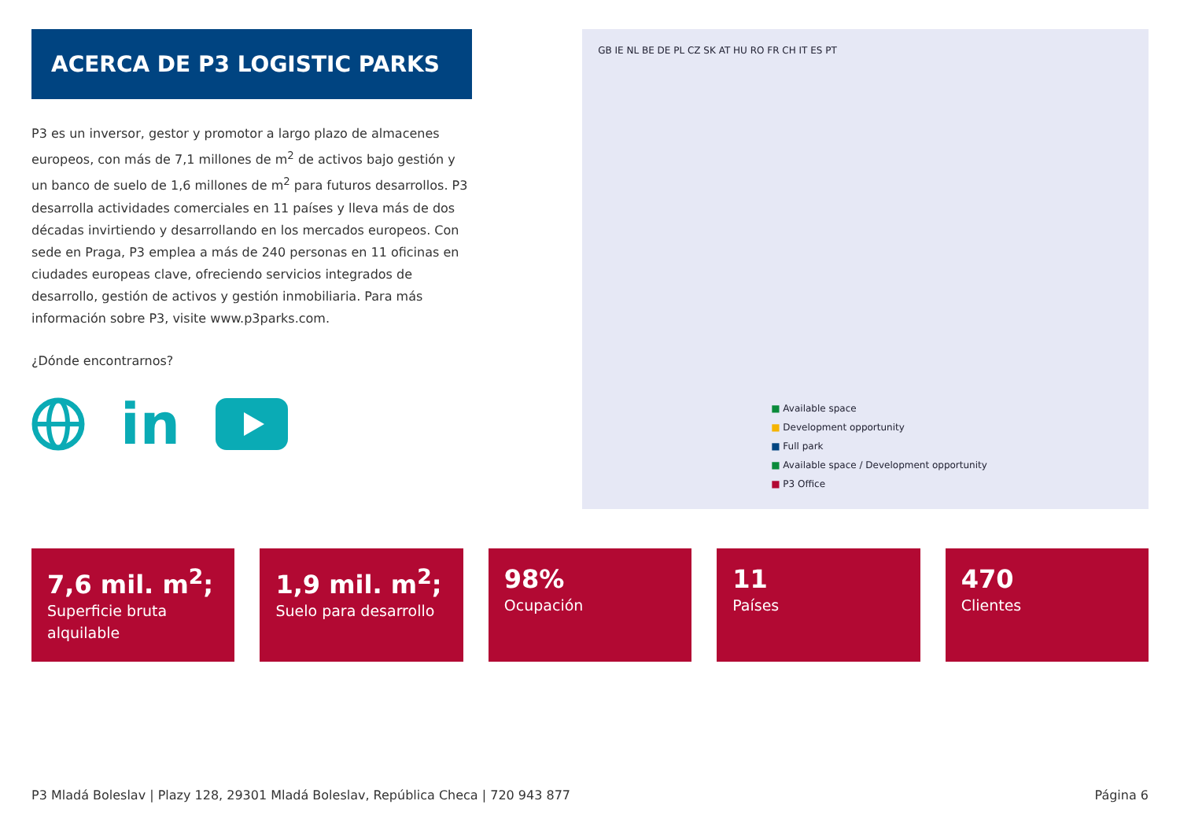ACERCA DE P3 LOGISTIC PARKS
P3 es un inversor, gestor y promotor a largo plazo de almacenes europeos, con más de 7,1 millones de m<sup>2</sup> de activos bajo gestión y un banco de suelo de 1,6 millones de m<sup>2</sup> para futuros desarrollos. P3 desarrolla actividades comerciales en 11 países y lleva más de dos décadas invirtiendo y desarrollando en los mercados europeos. Con sede en Praga, P3 emplea a más de 240 personas en 11 oficinas en ciudades europeas clave, ofreciendo servicios integrados de desarrollo, gestión de activos y gestión inmobiliaria. Para más información sobre P3, visite www.p3parks.com.
¿Dónde encontrarnos?
in
GB IE NL BE DE PL CZ SK AT HU RO FR CH IT ES PT
■ Available space
■ Development opportunity
■ Full park
■ Available space / Development opportunity
■ P3 Office
7,6 mil. m<sup>2</sup>;
Superficie bruta alquilable
1,9 mil. m<sup>2</sup>;
Suelo para desarrollo
98%
Ocupación
11
Países
470
Clientes
P3 Mladá Boleslav | Plazy 128, 29301 Mladá Boleslav, República Checa | 720 943 877 Página 6